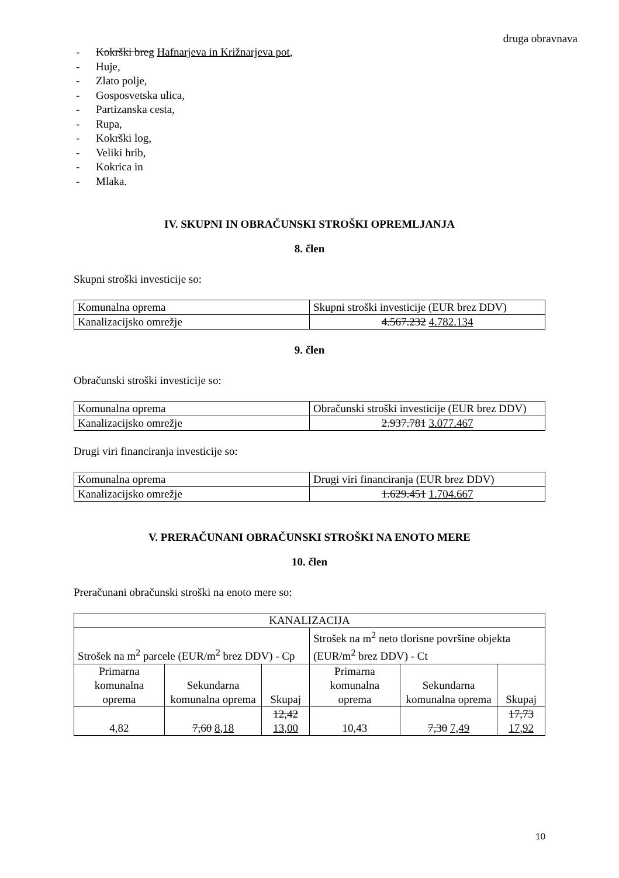druga obravnava
- Kokrški breg Hafnarjeva in Križnarjeva pot,
- Huje,
- Zlato polje,
- Gosposvetska ulica,
- Partizanska cesta,
- Rupa,
- Kokrški log,
- Veliki hrib,
- Kokrica in
- Mlaka.
IV. SKUPNI IN OBRAČUNSKI STROŠKI OPREMLJANJA
8. člen
Skupni stroški investicije so:
| Komunalna oprema | Skupni stroški investicije (EUR brez DDV) |
| Kanalizacijsko omrežje | 4.567.232 4.782.134 |
9. člen
Obračunski stroški investicije so:
| Komunalna oprema | Obračunski stroški investicije (EUR brez DDV) |
| Kanalizacijsko omrežje | 2.937.781 3.077.467 |
Drugi viri financiranja investicije so:
| Komunalna oprema | Drugi viri financiranja (EUR brez DDV) |
| Kanalizacijsko omrežje | 1.629.451 1.704.667 |
V. PRERAČUNANI OBRAČUNSKI STROŠKI NA ENOTO MERE
10. člen
Preračunani obračunski stroški na enoto mere so:
| KANALIZACIJA | | | | | |
| Strošek na m<sup>2</sup> parcele (EUR/m<sup>2</sup> brez DDV) - Cp | | | Strošek na m<sup>2</sup> neto tlorisne površine objekta (EUR/m<sup>2</sup> brez DDV) - Ct | | |
| Primarna komunalna oprema | Sekundarna komunalna oprema | Skupaj | Primarna komunalna oprema | Sekundarna komunalna oprema | Skupaj |
| 4,82 | 7,60 8,18 | 12,42 13,00 | 10,43 | 7,30 7,49 | 17,73 17,92 |
10